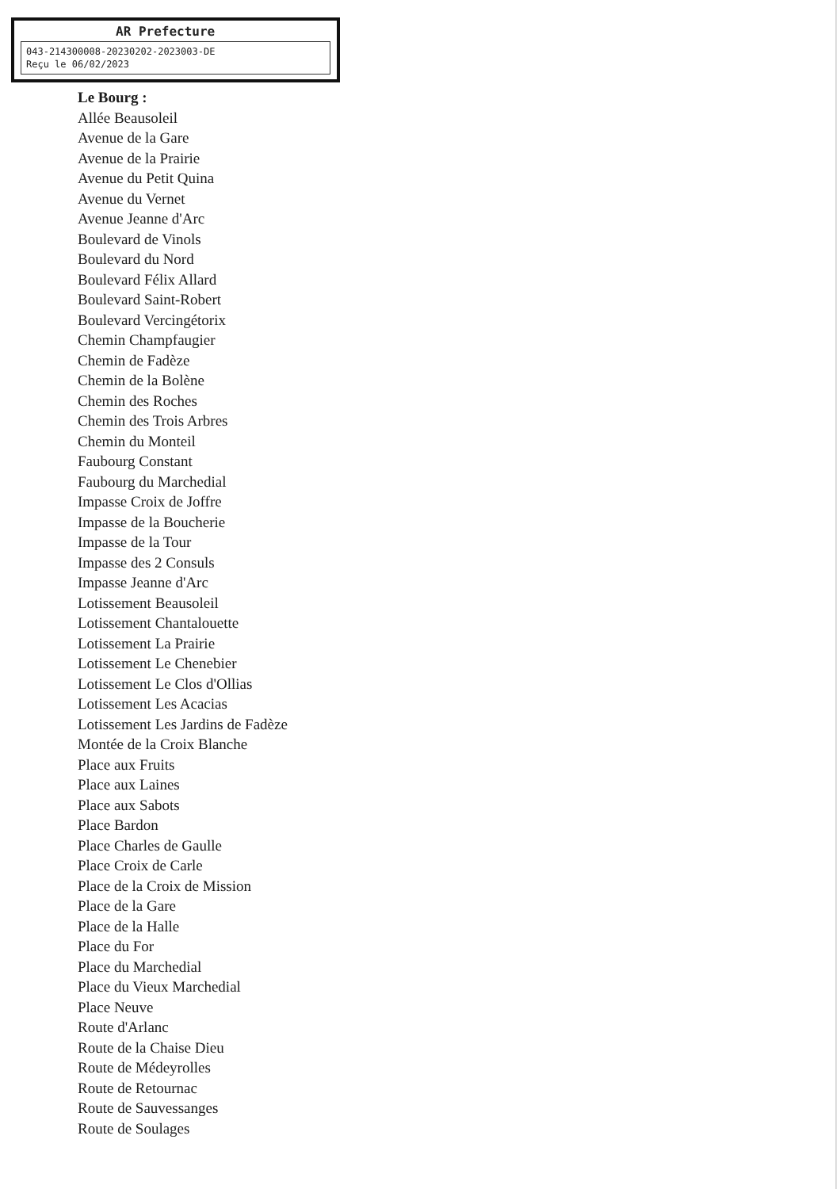AR Prefecture
043-214300008-20230202-2023003-DE
Reçu le 06/02/2023
Le Bourg :
Allée Beausoleil
Avenue de la Gare
Avenue de la Prairie
Avenue du Petit Quina
Avenue du Vernet
Avenue Jeanne d'Arc
Boulevard de Vinols
Boulevard du Nord
Boulevard Félix Allard
Boulevard Saint-Robert
Boulevard Vercingétorix
Chemin Champfaugier
Chemin de Fadèze
Chemin de la Bolène
Chemin des Roches
Chemin des Trois Arbres
Chemin du Monteil
Faubourg Constant
Faubourg du Marchedial
Impasse Croix de Joffre
Impasse de la Boucherie
Impasse de la Tour
Impasse des 2 Consuls
Impasse Jeanne d'Arc
Lotissement Beausoleil
Lotissement Chantalouette
Lotissement La Prairie
Lotissement Le Chenebier
Lotissement Le Clos d'Ollias
Lotissement Les Acacias
Lotissement Les Jardins de Fadèze
Montée de la Croix Blanche
Place aux Fruits
Place aux Laines
Place aux Sabots
Place Bardon
Place Charles de Gaulle
Place Croix de Carle
Place de la Croix de Mission
Place de la Gare
Place de la Halle
Place du For
Place du Marchedial
Place du Vieux Marchedial
Place Neuve
Route d'Arlanc
Route de la Chaise Dieu
Route de Médeyrolles
Route de Retournac
Route de Sauvessanges
Route de Soulages